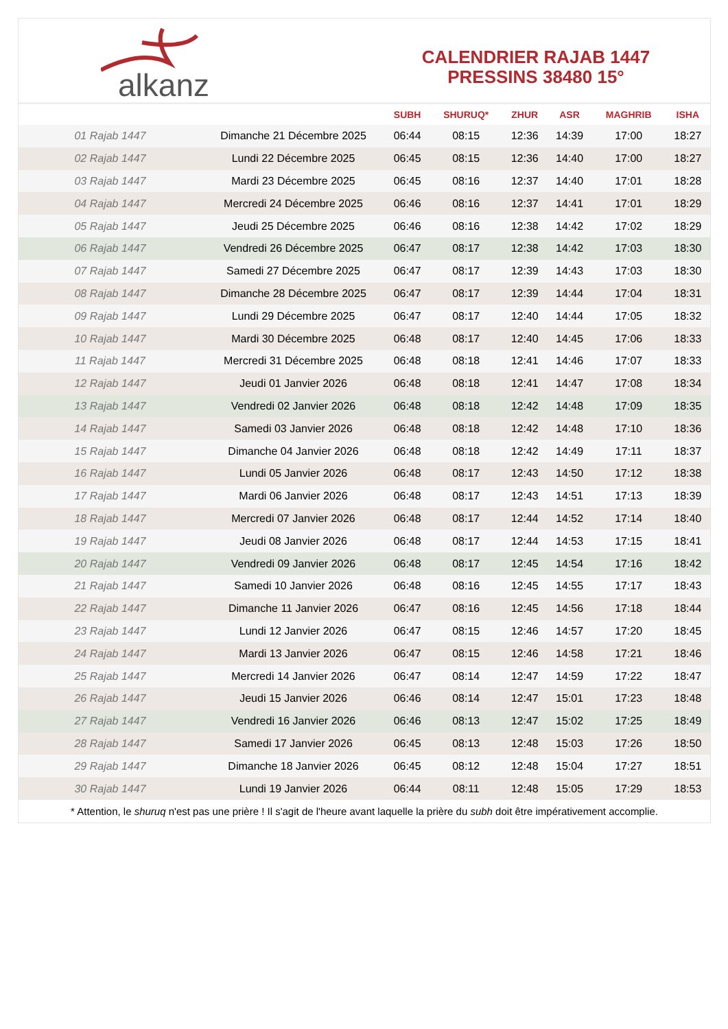alkanz
CALENDRIER RAJAB 1447
PRESSINS 38480 15°
| | | SUBH | SHURUQ* | ZHUR | ASR | MAGHRIB | ISHA |
| --- | --- | --- | --- | --- | --- | --- | --- |
| 01 Rajab 1447 | Dimanche 21 Décembre 2025 | 06:44 | 08:15 | 12:36 | 14:39 | 17:00 | 18:27 |
| 02 Rajab 1447 | Lundi 22 Décembre 2025 | 06:45 | 08:15 | 12:36 | 14:40 | 17:00 | 18:27 |
| 03 Rajab 1447 | Mardi 23 Décembre 2025 | 06:45 | 08:16 | 12:37 | 14:40 | 17:01 | 18:28 |
| 04 Rajab 1447 | Mercredi 24 Décembre 2025 | 06:46 | 08:16 | 12:37 | 14:41 | 17:01 | 18:29 |
| 05 Rajab 1447 | Jeudi 25 Décembre 2025 | 06:46 | 08:16 | 12:38 | 14:42 | 17:02 | 18:29 |
| 06 Rajab 1447 | Vendredi 26 Décembre 2025 | 06:47 | 08:17 | 12:38 | 14:42 | 17:03 | 18:30 |
| 07 Rajab 1447 | Samedi 27 Décembre 2025 | 06:47 | 08:17 | 12:39 | 14:43 | 17:03 | 18:30 |
| 08 Rajab 1447 | Dimanche 28 Décembre 2025 | 06:47 | 08:17 | 12:39 | 14:44 | 17:04 | 18:31 |
| 09 Rajab 1447 | Lundi 29 Décembre 2025 | 06:47 | 08:17 | 12:40 | 14:44 | 17:05 | 18:32 |
| 10 Rajab 1447 | Mardi 30 Décembre 2025 | 06:48 | 08:17 | 12:40 | 14:45 | 17:06 | 18:33 |
| 11 Rajab 1447 | Mercredi 31 Décembre 2025 | 06:48 | 08:18 | 12:41 | 14:46 | 17:07 | 18:33 |
| 12 Rajab 1447 | Jeudi 01 Janvier 2026 | 06:48 | 08:18 | 12:41 | 14:47 | 17:08 | 18:34 |
| 13 Rajab 1447 | Vendredi 02 Janvier 2026 | 06:48 | 08:18 | 12:42 | 14:48 | 17:09 | 18:35 |
| 14 Rajab 1447 | Samedi 03 Janvier 2026 | 06:48 | 08:18 | 12:42 | 14:48 | 17:10 | 18:36 |
| 15 Rajab 1447 | Dimanche 04 Janvier 2026 | 06:48 | 08:18 | 12:42 | 14:49 | 17:11 | 18:37 |
| 16 Rajab 1447 | Lundi 05 Janvier 2026 | 06:48 | 08:17 | 12:43 | 14:50 | 17:12 | 18:38 |
| 17 Rajab 1447 | Mardi 06 Janvier 2026 | 06:48 | 08:17 | 12:43 | 14:51 | 17:13 | 18:39 |
| 18 Rajab 1447 | Mercredi 07 Janvier 2026 | 06:48 | 08:17 | 12:44 | 14:52 | 17:14 | 18:40 |
| 19 Rajab 1447 | Jeudi 08 Janvier 2026 | 06:48 | 08:17 | 12:44 | 14:53 | 17:15 | 18:41 |
| 20 Rajab 1447 | Vendredi 09 Janvier 2026 | 06:48 | 08:17 | 12:45 | 14:54 | 17:16 | 18:42 |
| 21 Rajab 1447 | Samedi 10 Janvier 2026 | 06:48 | 08:16 | 12:45 | 14:55 | 17:17 | 18:43 |
| 22 Rajab 1447 | Dimanche 11 Janvier 2026 | 06:47 | 08:16 | 12:45 | 14:56 | 17:18 | 18:44 |
| 23 Rajab 1447 | Lundi 12 Janvier 2026 | 06:47 | 08:15 | 12:46 | 14:57 | 17:20 | 18:45 |
| 24 Rajab 1447 | Mardi 13 Janvier 2026 | 06:47 | 08:15 | 12:46 | 14:58 | 17:21 | 18:46 |
| 25 Rajab 1447 | Mercredi 14 Janvier 2026 | 06:47 | 08:14 | 12:47 | 14:59 | 17:22 | 18:47 |
| 26 Rajab 1447 | Jeudi 15 Janvier 2026 | 06:46 | 08:14 | 12:47 | 15:01 | 17:23 | 18:48 |
| 27 Rajab 1447 | Vendredi 16 Janvier 2026 | 06:46 | 08:13 | 12:47 | 15:02 | 17:25 | 18:49 |
| 28 Rajab 1447 | Samedi 17 Janvier 2026 | 06:45 | 08:13 | 12:48 | 15:03 | 17:26 | 18:50 |
| 29 Rajab 1447 | Dimanche 18 Janvier 2026 | 06:45 | 08:12 | 12:48 | 15:04 | 17:27 | 18:51 |
| 30 Rajab 1447 | Lundi 19 Janvier 2026 | 06:44 | 08:11 | 12:48 | 15:05 | 17:29 | 18:53 |
* Attention, le shuruq n'est pas une prière ! Il s'agit de l'heure avant laquelle la prière du subh doit être impérativement accomplie.